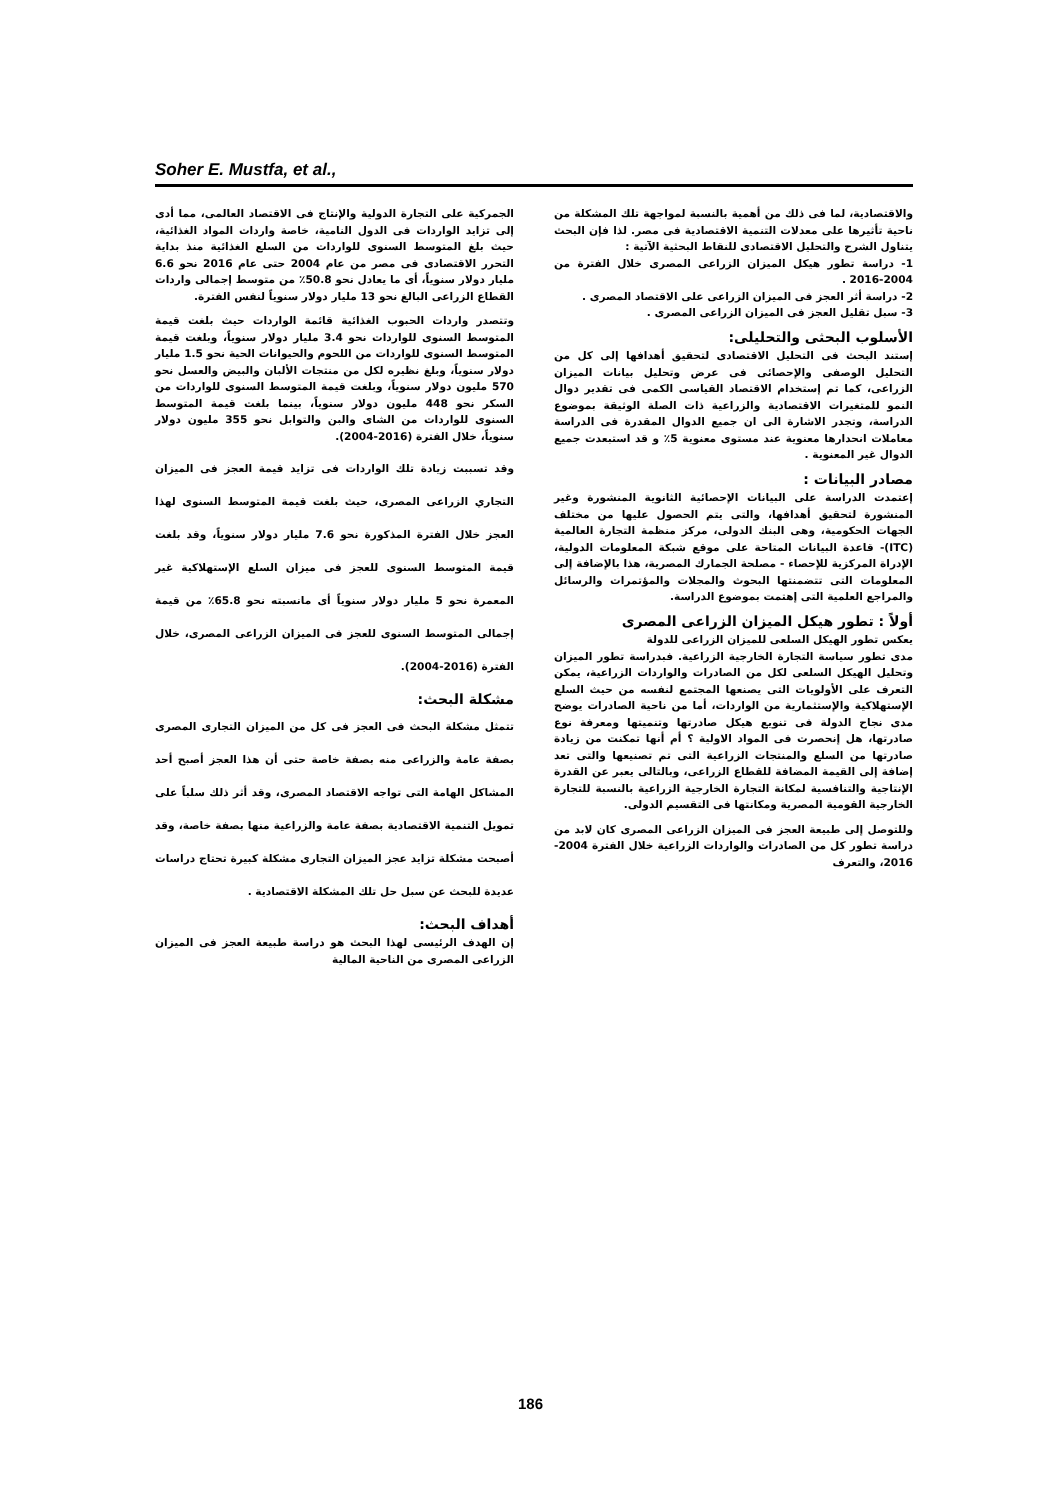Soher E. Mustfa, et al.,
الجمركية على التجارة الدولية والإنتاج فى الاقتصاد العالمى، مما أدى إلى تزايد الواردات فى الدول النامية، خاصة واردات المواد الغذائية، حيث بلغ المتوسط السنوى للواردات من السلع الغذائية منذ بداية التحرر الاقتصادى فى مصر من عام 2004 حتى عام 2016 نحو 6.6 مليار دولار سنوياً، أى ما يعادل نحو 50.8٪ من متوسط إجمالى واردات القطاع الزراعى البالغ نحو 13 مليار دولار سنوياً لنفس الفترة.
وتتصدر واردات الحبوب الغذائية قائمة الواردات حيث بلغت قيمة المتوسط السنوى للواردات نحو 3.4 مليار دولار سنوياً، وبلغت قيمة المتوسط السنوى للواردات من اللحوم والحيوانات الحية نحو 1.5 مليار دولار سنوياً، وبلغ نظيره لكل من منتجات الألبان والبيض والعسل نحو 570 مليون دولار سنوياً، وبلغت قيمة المتوسط السنوى للواردات من السكر نحو 448 مليون دولار سنوياً، بينما بلغت قيمة المتوسط السنوى للواردات من الشاى والبن والتوابل نحو 355 مليون دولار سنوياً، خلال الفترة (2016-2004).
وقد تسببت زيادة تلك الواردات فى تزايد قيمة العجز فى الميزان التجاري الزراعى المصرى، حيث بلغت قيمة المتوسط السنوى لهذا العجز خلال الفترة المذكورة نحو 7.6 مليار دولار سنوياً، وقد بلغت قيمة المتوسط السنوى للعجز فى ميزان السلع الإستهلاكية غير المعمرة نحو 5 مليار دولار سنوياً أى مانسبته نحو 65.8٪ من قيمة إجمالى المتوسط السنوى للعجز فى الميزان الزراعى المصرى، خلال الفترة (2016-2004).
مشكلة البحث:
تتمثل مشكلة البحث فى العجز فى كل من الميزان التجارى المصرى بصفة عامة والزراعى منه بصفة خاصة حتى أن هذا العجز أصبح أحد المشاكل الهامة التى تواجه الاقتصاد المصرى، وقد أثر ذلك سلباً على تمويل التنمية الاقتصادية بصفة عامة والزراعية منها بصفة خاصة، وقد أصبحت مشكلة تزايد عجز الميزان التجارى مشكلة كبيرة تحتاج دراسات عديدة للبحث عن سبل حل تلك المشكلة الاقتصادية .
أهداف البحث:
إن الهدف الرئيسى لهذا البحث هو دراسة طبيعة العجز فى الميزان الزراعى المصرى من الناحية المالية
والاقتصادية، لما فى ذلك من أهمية بالنسبة لمواجهة تلك المشكلة من ناحية تأثيرها على معدلات التنمية الاقتصادية فى مصر. لذا فإن البحث يتناول الشرح والتحليل الاقتصادى للنقاط البحثية الآتية :
1- دراسة تطور هيكل الميزان الزراعى المصرى خلال الفترة من 2004-2016 .
2- دراسة أثر العجز فى الميزان الزراعى على الاقتصاد المصرى .
3- سبل تقليل العجز فى الميزان الزراعى المصرى .
الأسلوب البحثى والتحليلى:
إستند البحث فى التحليل الاقتصادى لتحقيق أهدافها إلى كل من التحليل الوصفى والإحصائى فى عرض وتحليل بيانات الميزان الزراعى، كما تم إستخدام الاقتصاد القياسى الكمى فى تقدير دوال النمو للمتغيرات الاقتصادية والزراعية ذات الصلة الوثيقة بموضوع الدراسة، وتجدر الاشارة الى ان جميع الدوال المقدرة فى الدراسة معاملات انحدارها معنوية عند مستوى معنوية 5٪ و قد استبعدت جميع الدوال غير المعنوية .
مصادر البيانات :
إعتمدت الدراسة على البيانات الإحصائية الثانوية المنشورة وغير المنشورة لتحقيق أهدافها، والتى يتم الحصول عليها من مختلف الجهات الحكومية، وهى البنك الدولى، مركز منظمة التجارة العالمية (ITC)- قاعدة البيانات المتاحة على موقع شبكة المعلومات الدولية، الإدراة المركزية للإحصاء - مصلحة الجمارك المصرية، هذا بالإضافة إلى المعلومات التى تتضمنتها البحوث والمجلات والمؤتمرات والرسائل والمراجع العلمية التى إهتمت بموضوع الدراسة.
أولاً : تطور هيكل الميزان الزراعى المصرى
يعكس تطور الهيكل السلعى للميزان الزراعى للدولة
مدى تطور سياسة التجارة الخارجية الزراعية. فبدراسة تطور الميزان وتحليل الهيكل السلعى لكل من الصادرات والواردات الزراعية، يمكن التعرف على الأولويات التى يصنعها المجتمع لنفسه من حيث السلع الإستهلاكية والإستثمارية من الواردات، أما من ناحية الصادرات يوضح مدى نجاح الدولة فى تنويع هيكل صادرتها وتنميتها ومعرفة نوع صادرتها، هل إنحصرت فى المواد الاولية ؟ أم أنها تمكنت من زيادة صادرتها من السلع والمنتجات الزراعية التى تم تصنيعها والتى تعد إضافة إلى القيمة المضافة للقطاع الزراعى، وبالتالى يعبر عن القدرة الإنتاجية والتنافسية لمكانة التجارة الخارجية الزراعية بالنسبة للتجارة الخارجية القومية المصرية ومكانتها فى التقسيم الدولى.
وللتوصل إلى طبيعة العجز فى الميزان الزراعى المصرى كان لابد من دراسة تطور كل من الصادرات والواردات الزراعية خلال الفترة 2004-2016، والتعرف
186